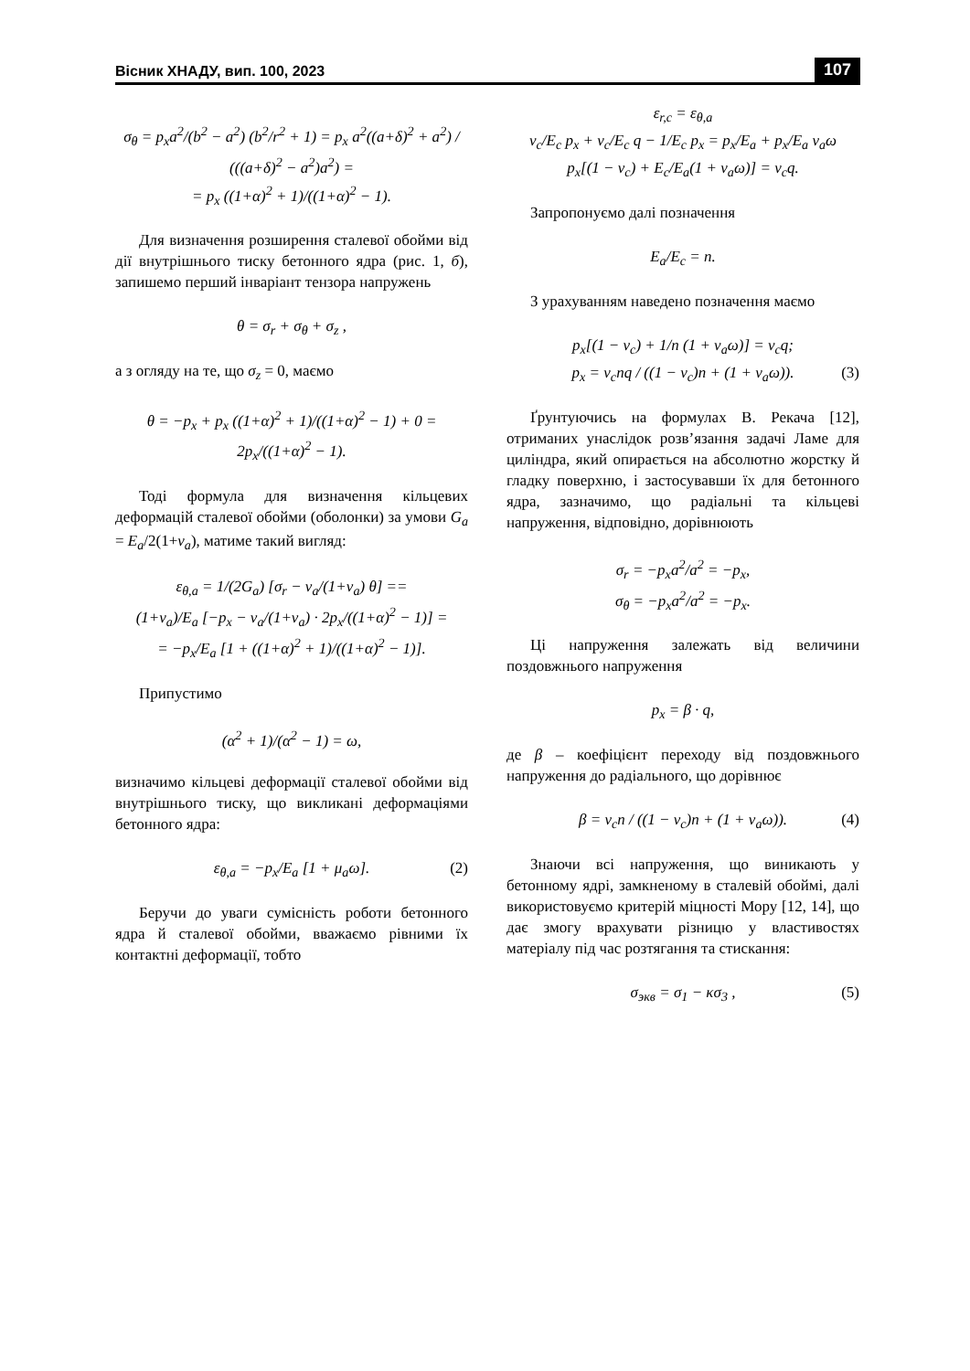Вісник ХНАДУ, вип. 100, 2023 107
σ<sub>θ</sub> = p<sub>x</sub>a<sup>2</sup>/(b<sup>2</sup> − a<sup>2</sup>) (b<sup>2</sup>/r<sup>2</sup> + 1) = p<sub>x</sub> a<sup>2</sup>((a+δ)<sup>2</sup> + a<sup>2</sup>) / (((a+δ)<sup>2</sup> − a<sup>2</sup>)a<sup>2</sup>) =
= p<sub>x</sub> ((1+α)<sup>2</sup> + 1)/((1+α)<sup>2</sup> − 1).
Для визначення розширення сталевої обойми від дії внутрішнього тиску бетонного ядра (рис. 1, б), запишемо перший інваріант тензора напружень
θ = σ<sub>r</sub> + σ<sub>θ</sub> + σ<sub>z</sub> ,
а з огляду на те, що σ<sub>z</sub> = 0, маємо
θ = −p<sub>x</sub> + p<sub>x</sub> ((1+α)<sup>2</sup> + 1)/((1+α)<sup>2</sup> − 1) + 0 = 2p<sub>x</sub>/((1+α)<sup>2</sup> − 1).
Тоді формула для визначення кільцевих деформацій сталевої обойми (оболонки) за умови G<sub>a</sub> = E<sub>a</sub>/2(1+ν<sub>a</sub>), матиме такий вигляд:
ε<sub>θ,a</sub> = 1/(2G<sub>a</sub>) [σ<sub>r</sub> − ν<sub>a</sub>/(1+ν<sub>a</sub>) θ] ==
(1+ν<sub>a</sub>)/E<sub>a</sub> [−p<sub>x</sub> − ν<sub>a</sub>/(1+ν<sub>a</sub>) · 2p<sub>x</sub>/((1+α)<sup>2</sup> − 1)] =
= −p<sub>x</sub>/E<sub>a</sub> [1 + ((1+α)<sup>2</sup> + 1)/((1+α)<sup>2</sup> − 1)].
Припустимо
(α<sup>2</sup> + 1)/(α<sup>2</sup> − 1) = ω,
визначимо кільцеві деформації сталевої обойми від внутрішнього тиску, що викликані деформаціями бетонного ядра:
ε<sub>θ,a</sub> = −p<sub>x</sub>/E<sub>a</sub> [1 + μ<sub>a</sub>ω]. (2)
Беручи до уваги сумісність роботи бетонного ядра й сталевої обойми, вважаємо рівними їх контактні деформації, тобто
ε<sub>r,c</sub> = ε<sub>θ,a</sub>
ν<sub>c</sub>/E<sub>c</sub> p<sub>x</sub> + ν<sub>c</sub>/E<sub>c</sub> q − 1/E<sub>c</sub> p<sub>x</sub> = p<sub>x</sub>/E<sub>a</sub> + p<sub>x</sub>/E<sub>a</sub> ν<sub>a</sub>ω
p<sub>x</sub>[(1 − ν<sub>c</sub>) + E<sub>c</sub>/E<sub>a</sub>(1 + ν<sub>a</sub>ω)] = ν<sub>c</sub>q.
Запропонуємо далі позначення
E<sub>a</sub>/E<sub>c</sub> = n.
З урахуванням наведено позначення маємо
p<sub>x</sub>[(1 − ν<sub>c</sub>) + 1/n (1 + ν<sub>a</sub>ω)] = ν<sub>c</sub>q;
p<sub>x</sub> = ν<sub>c</sub>nq / ((1 − ν<sub>c</sub>)n + (1 + ν<sub>a</sub>ω)). (3)
Ґрунтуючись на формулах В. Рекача [12], отриманих унаслідок розв’язання задачі Ламе для циліндра, який опирається на абсолютно жорстку й гладку поверхню, і застосувавши їх для бетонного ядра, зазначимо, що радіальні та кільцеві напруження, відповідно, дорівнюють
σ<sub>r</sub> = −p<sub>x</sub>a<sup>2</sup>/a<sup>2</sup> = −p<sub>x</sub>,
σ<sub>θ</sub> = −p<sub>x</sub>a<sup>2</sup>/a<sup>2</sup> = −p<sub>x</sub>.
Ці напруження залежать від величини поздовжнього напруження
p<sub>x</sub> = β · q,
де β – коефіцієнт переходу від поздовжнього напруження до радіального, що дорівнює
β = ν<sub>c</sub>n / ((1 − ν<sub>c</sub>)n + (1 + ν<sub>a</sub>ω)). (4)
Знаючи всі напруження, що виникають у бетонному ядрі, замкненому в сталевій обоймі, далі використовуємо критерій міцності Мору [12, 14], що дає змогу врахувати різницю у властивостях матеріалу під час розтягання та стискання:
σ<sub>экв</sub> = σ<sub>1</sub> − κσ<sub>3</sub> , (5)